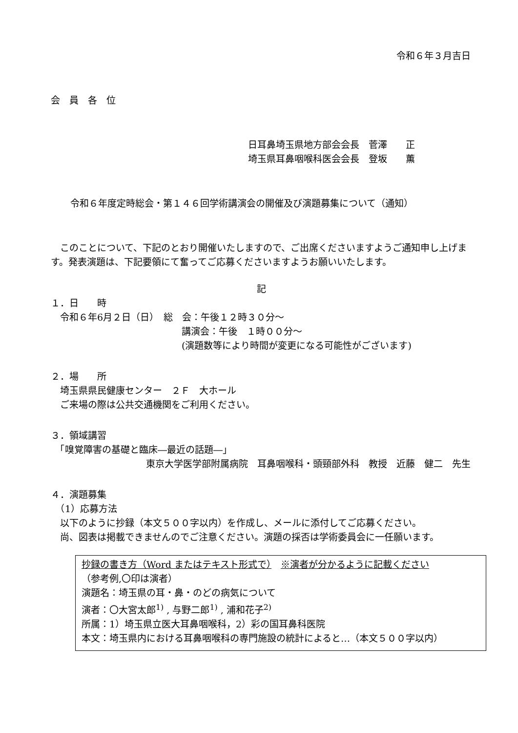令和６年３月吉日
会　員　各　位
日耳鼻埼玉県地方部会会長　菅澤　　正
埼玉県耳鼻咽喉科医会会長　登坂　　薫
令和６年度定時総会・第１４６回学術講演会の開催及び演題募集について（通知）
　このことについて、下記のとおり開催いたしますので、ご出席くださいますようご通知申し上げます。発表演題は、下記要領にて奮ってご応募くださいますようお願いいたします。
記
１．日　　時
　令和６年6月２日（日）　総　会：午後１２時３０分～
講演会：午後　１時００分～
(演題数等により時間が変更になる可能性がございます)
２．場　　所
　埼玉県県民健康センター　２Ｆ　大ホール
　ご来場の際は公共交通機関をご利用ください。
３．領域講習
　「嗅覚障害の基礎と臨床―最近の話題―」
東京大学医学部附属病院　耳鼻咽喉科・頭頸部外科　教授　近藤　健二　先生
４．演題募集
　（1）応募方法
　以下のように抄録（本文５００字以内）を作成し、メールに添付してご応募ください。
　尚、図表は掲載できませんのでご注意ください。演題の採否は学術委員会に一任願います。
抄録の書き方（Word またはテキスト形式で）　※演者が分かるように記載ください
（参考例,〇印は演者）
演題名：埼玉県の耳・鼻・のどの病気について
演者：〇大宮太郎<sup>1)</sup> , 与野二郎<sup>1)</sup> , 浦和花子<sup>2)</sup>
所属：1）埼玉県立医大耳鼻咽喉科，2）彩の国耳鼻科医院
本文：埼玉県内における耳鼻咽喉科の専門施設の統計によると…（本文５００字以内）